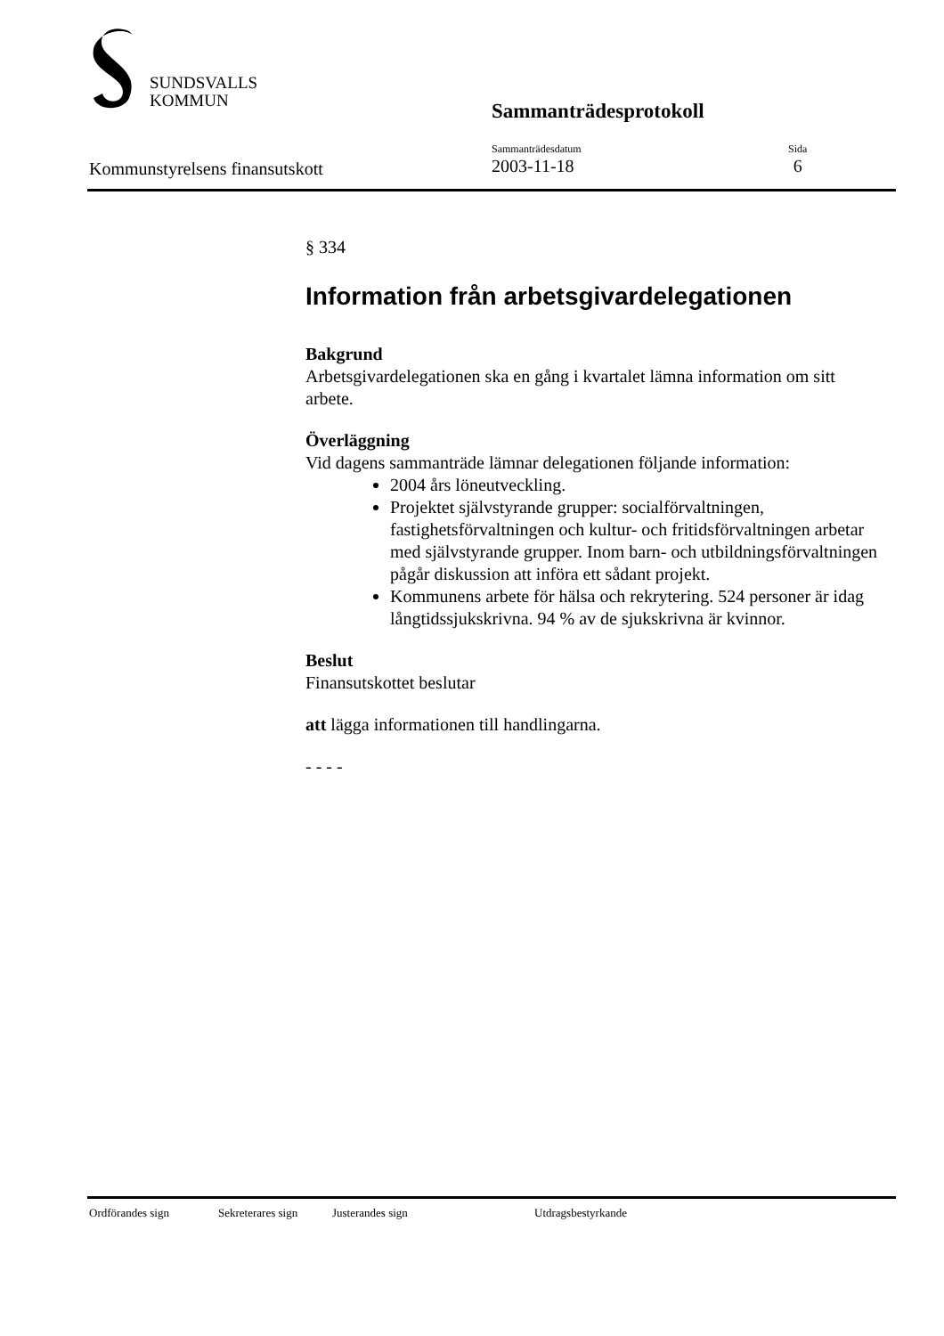SUNDSVALLS
KOMMUN
Sammanträdesprotokoll
Kommunstyrelsens finansutskott
Sammanträdesdatum
2003-11-18
Sida
6
§ 334
Information från arbetsgivardelegationen
Bakgrund
Arbetsgivardelegationen ska en gång i kvartalet lämna information om sitt arbete.
Överläggning
Vid dagens sammanträde lämnar delegationen följande information:
2004 års löneutveckling.
Projektet självstyrande grupper: socialförvaltningen, fastighetsförvaltningen och kultur- och fritidsförvaltningen arbetar med självstyrande grupper. Inom barn- och utbildningsförvaltningen pågår diskussion att införa ett sådant projekt.
Kommunens arbete för hälsa och rekrytering. 524 personer är idag långtidssjukskrivna. 94 % av de sjukskrivna är kvinnor.
Beslut
Finansutskottet beslutar
att lägga informationen till handlingarna.
- - - -
Ordförandes sign Sekreterares sign Justerandes sign Utdragsbestyrkande